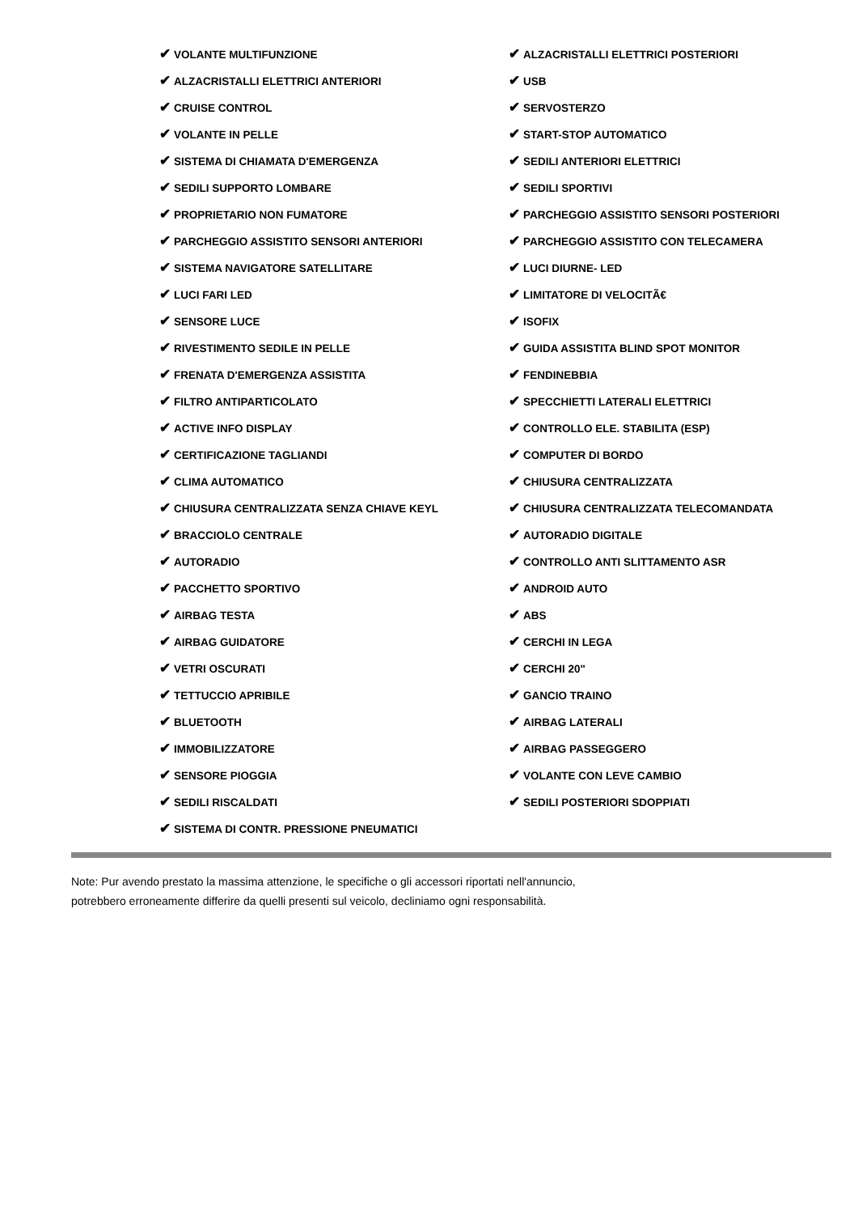✔ VOLANTE MULTIFUNZIONE
✔ ALZACRISTALLI ELETTRICI ANTERIORI
✔ CRUISE CONTROL
✔ VOLANTE IN PELLE
✔ SISTEMA DI CHIAMATA D'EMERGENZA
✔ SEDILI SUPPORTO LOMBARE
✔ PROPRIETARIO NON FUMATORE
✔ PARCHEGGIO ASSISTITO SENSORI ANTERIORI
✔ SISTEMA NAVIGATORE SATELLITARE
✔ LUCI FARI LED
✔ SENSORE LUCE
✔ RIVESTIMENTO SEDILE IN PELLE
✔ FRENATA D'EMERGENZA ASSISTITA
✔ FILTRO ANTIPARTICOLATO
✔ ACTIVE INFO DISPLAY
✔ CERTIFICAZIONE TAGLIANDI
✔ CLIMA AUTOMATICO
✔ CHIUSURA CENTRALIZZATA SENZA CHIAVE KEYL
✔ BRACCIOLO CENTRALE
✔ AUTORADIO
✔ PACCHETTO SPORTIVO
✔ AIRBAG TESTA
✔ AIRBAG GUIDATORE
✔ VETRI OSCURATI
✔ TETTUCCIO APRIBILE
✔ BLUETOOTH
✔ IMMOBILIZZATORE
✔ SENSORE PIOGGIA
✔ SEDILI RISCALDATI
✔ SISTEMA DI CONTR. PRESSIONE PNEUMATICI
✔ ALZACRISTALLI ELETTRICI POSTERIORI
✔ USB
✔ SERVOSTERZO
✔ START-STOP AUTOMATICO
✔ SEDILI ANTERIORI ELETTRICI
✔ SEDILI SPORTIVI
✔ PARCHEGGIO ASSISTITO SENSORI POSTERIORI
✔ PARCHEGGIO ASSISTITO CON TELECAMERA
✔ LUCI DIURNE- LED
✔ LIMITATORE DI VELOCITÃ€
✔ ISOFIX
✔ GUIDA ASSISTITA BLIND SPOT MONITOR
✔ FENDINEBBIA
✔ SPECCHIETTI LATERALI ELETTRICI
✔ CONTROLLO ELE. STABILITA (ESP)
✔ COMPUTER DI BORDO
✔ CHIUSURA CENTRALIZZATA
✔ CHIUSURA CENTRALIZZATA TELECOMANDATA
✔ AUTORADIO DIGITALE
✔ CONTROLLO ANTI SLITTAMENTO ASR
✔ ANDROID AUTO
✔ ABS
✔ CERCHI IN LEGA
✔ CERCHI 20"
✔ GANCIO TRAINO
✔ AIRBAG LATERALI
✔ AIRBAG PASSEGGERO
✔ VOLANTE CON LEVE CAMBIO
✔ SEDILI POSTERIORI SDOPPIATI
Note: Pur avendo prestato la massima attenzione, le specifiche o gli accessori riportati nell'annuncio,
potrebbero erroneamente differire da quelli presenti sul veicolo, decliniamo ogni responsabilità.